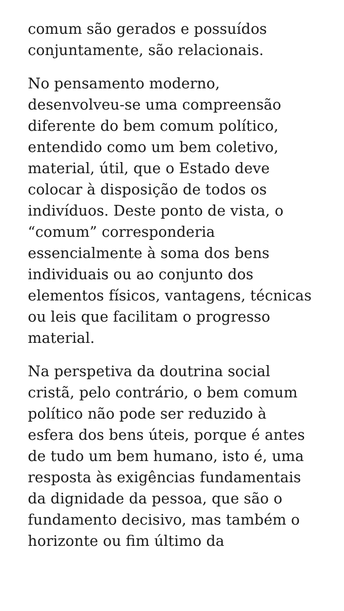comum são gerados e possuídos
conjuntamente, são relacionais.
No pensamento moderno,
desenvolveu-se uma compreensão
diferente do bem comum político,
entendido como um bem coletivo,
material, útil, que o Estado deve
colocar à disposição de todos os
indivíduos. Deste ponto de vista, o
“comum” corresponderia
essencialmente à soma dos bens
individuais ou ao conjunto dos
elementos físicos, vantagens, técnicas
ou leis que facilitam o progresso
material.
Na perspetiva da doutrina social
cristã, pelo contrário, o bem comum
político não pode ser reduzido à
esfera dos bens úteis, porque é antes
de tudo um bem humano, isto é, uma
resposta às exigências fundamentais
da dignidade da pessoa, que são o
fundamento decisivo, mas também o
horizonte ou fim último da